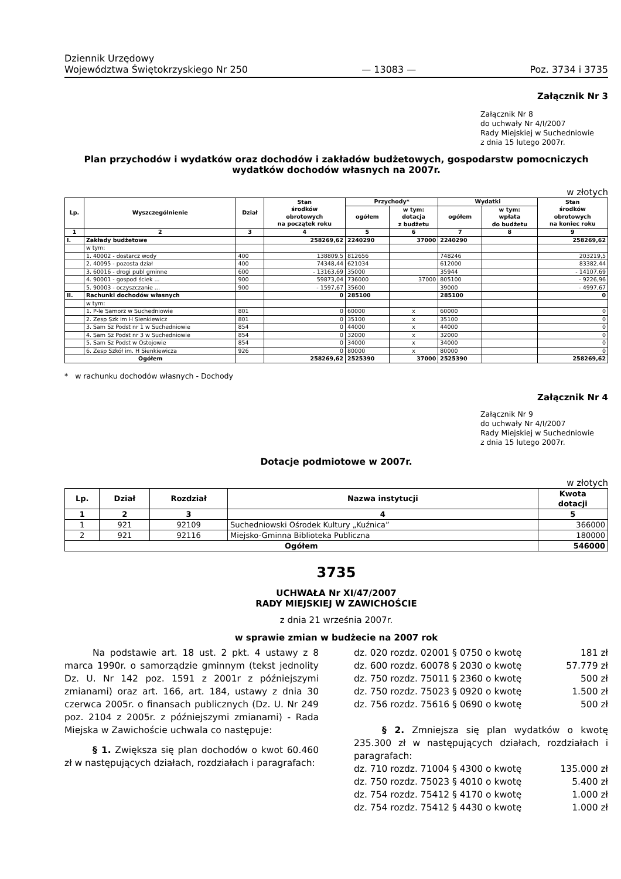Dziennik Urzędowy
Województwa Świętokrzyskiego Nr 250
— 13083 —
Poz. 3734 i 3735
Załącznik Nr 3
Załącznik Nr 8
do uchwały Nr 4/I/2007
Rady Miejskiej w Suchedniowie
z dnia 15 lutego 2007r.
Plan przychodów i wydatków oraz dochodów i zakładów budżetowych, gospodarstw pomocniczych
wydatków dochodów własnych na 2007r.
w złotych
| Lp. | Wyszczególnienie | Dział | Stan środków obrotowych na początek roku | Przychody* | | Wydatki | | Stan środków obrotowych na koniec roku |
| --- | --- | --- | --- | --- | --- | --- | --- | --- |
| | | | | ogółem | w tym: dotacja z budżetu | ogółem | w tym: wpłata do budżetu | |
| 1 | 2 | 3 | 4 | 5 | 6 | 7 | 8 | 9 |
| I. | Zakłady budżetowe | | 258269,62 | 2240290 | 37000 | 2240290 | | 258269,62 |
| | w tym: | | | | | | | |
| | 1. 40002 - dostarcz wody | 400 | 138809,5 | 812656 | | 748246 | | 203219,5 |
| | 2. 40095 - pozosta dział | 400 | 74348,44 | 621034 | | 612000 | | 83382,44 |
| | 3. 60016 - drogi publ gminne | 600 | - 13163,69 | 35000 | | 35944 | | - 14107,69 |
| | 4. 90001 - gospod ściek ... | 900 | 59873,04 | 736000 | 37000 | 805100 | | - 9226,96 |
| | 5. 90003 - oczyszczanie ... | 900 | - 1597,67 | 35600 | | 39000 | | - 4997,67 |
| II. | Rachunki dochodów własnych | | 0 | 285100 | | 285100 | | 0 |
| | w tym: | | | | | | | |
| | 1. P-le Samorz w Suchedniowie | 801 | 0 | 60000 | x | 60000 | | 0 |
| | 2. Zesp Szk im H Sienkiewicz | 801 | 0 | 35100 | x | 35100 | | 0 |
| | 3. Sam Sz Podst nr 1 w Suchedniowie | 854 | 0 | 44000 | x | 44000 | | 0 |
| | 4. Sam Sz Podst nr 3 w Suchedniowie | 854 | 0 | 32000 | x | 32000 | | 0 |
| | 5. Sam Sz Podst w Ostojowie | 854 | 0 | 34000 | x | 34000 | | 0 |
| | 6. Zesp Szkół im. H Sienkiewicza | 926 | 0 | 80000 | x | 80000 | | 0 |
| Ogółem | | | 258269,62 | 2525390 | 37000 | 2525390 | | 258269,62 |
* w rachunku dochodów własnych - Dochody
Załącznik Nr 4
Załącznik Nr 9
do uchwały Nr 4/I/2007
Rady Miejskiej w Suchedniowie
z dnia 15 lutego 2007r.
Dotacje podmiotowe w 2007r.
w złotych
| Lp. | Dział | Rozdział | Nazwa instytucji | Kwota dotacji |
| --- | --- | --- | --- | --- |
| 1 | 2 | 3 | 4 | 5 |
| 1 | 921 | 92109 | Suchedniowski Ośrodek Kultury „Kuźnica” | 366000 |
| 2 | 921 | 92116 | Miejsko-Gminna Biblioteka Publiczna | 180000 |
| Ogółem | | | | 546000 |
3735
UCHWAŁA Nr XI/47/2007
RADY MIEJSKIEJ W ZAWICHOŚCIE
z dnia 21 września 2007r.
w sprawie zmian w budżecie na 2007 rok
Na podstawie art. 18 ust. 2 pkt. 4 ustawy z 8 marca 1990r. o samorządzie gminnym (tekst jednolity Dz. U. Nr 142 poz. 1591 z 2001r z późniejszymi zmianami) oraz art. 166, art. 184, ustawy z dnia 30 czerwca 2005r. o finansach publicznych (Dz. U. Nr 249 poz. 2104 z 2005r. z późniejszymi zmianami) - Rada Miejska w Zawichoście uchwala co następuje:
§ 1. Zwiększa się plan dochodów o kwot 60.460 zł w następujących działach, rozdziałach i paragrafach:
dz. 020 rozdz. 02001 § 0750 o kwotę 181 zł
dz. 600 rozdz. 60078 § 2030 o kwotę 57.779 zł
dz. 750 rozdz. 75011 § 2360 o kwotę 500 zł
dz. 750 rozdz. 75023 § 0920 o kwotę 1.500 zł
dz. 756 rozdz. 75616 § 0690 o kwotę 500 zł
§ 2. Zmniejsza się plan wydatków o kwotę 235.300 zł w następujących działach, rozdziałach i paragrafach:
dz. 710 rozdz. 71004 § 4300 o kwotę 135.000 zł
dz. 750 rozdz. 75023 § 4010 o kwotę 5.400 zł
dz. 754 rozdz. 75412 § 4170 o kwotę 1.000 zł
dz. 754 rozdz. 75412 § 4430 o kwotę 1.000 zł